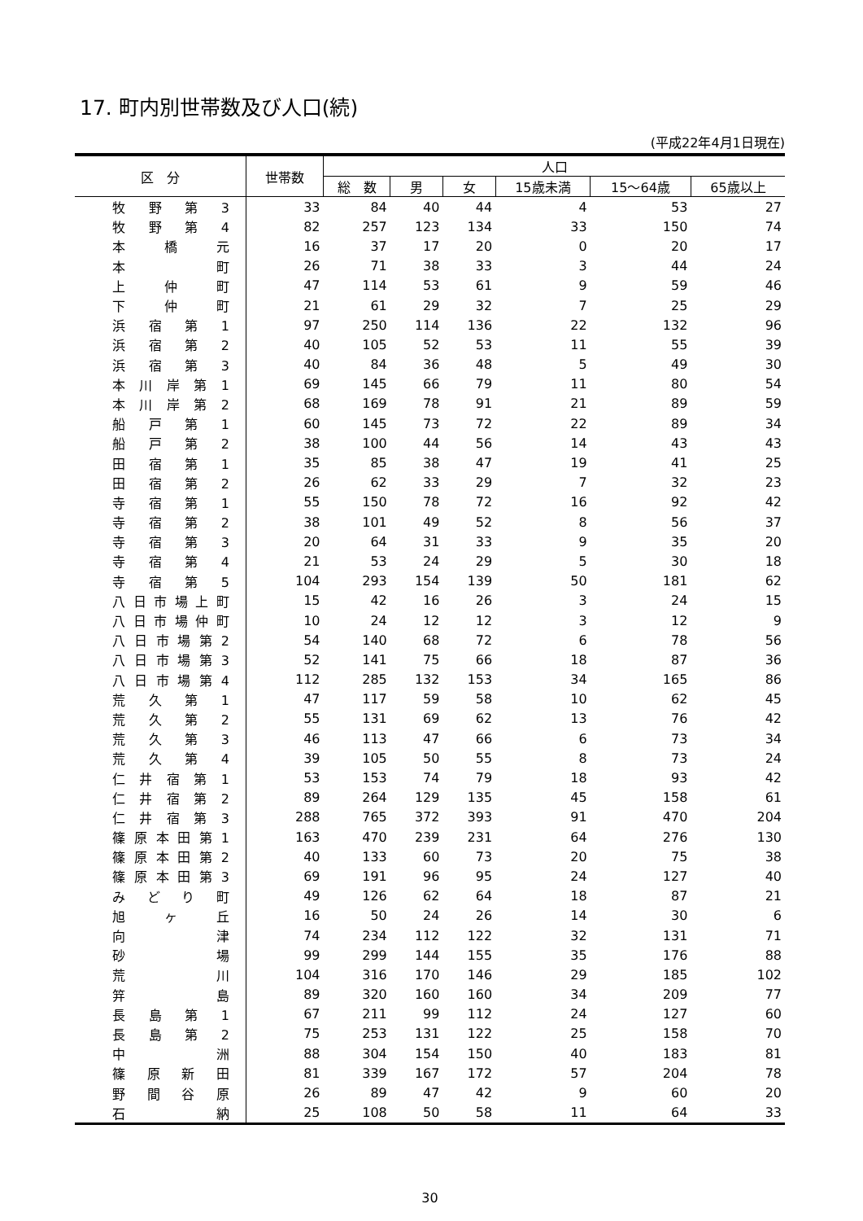17. 町内別世帯数及び人口(続)
(平成22年4月1日現在)
| 区 分 | 世帯数 | 人口 | | | | | |
| --- | --- | --- | --- | --- | --- | --- | --- |
| | | 総 数 | 男 | 女 | 15歳未満 | 15～64歳 | 65歳以上 |
| 牧 野 第 3 | 33 | 84 | 40 | 44 | 4 | 53 | 27 |
| 牧 野 第 4 | 82 | 257 | 123 | 134 | 33 | 150 | 74 |
| 本 橋 元 | 16 | 37 | 17 | 20 | 0 | 20 | 17 |
| 本 町 | 26 | 71 | 38 | 33 | 3 | 44 | 24 |
| 上 仲 町 | 47 | 114 | 53 | 61 | 9 | 59 | 46 |
| 下 仲 町 | 21 | 61 | 29 | 32 | 7 | 25 | 29 |
| 浜 宿 第 1 | 97 | 250 | 114 | 136 | 22 | 132 | 96 |
| 浜 宿 第 2 | 40 | 105 | 52 | 53 | 11 | 55 | 39 |
| 浜 宿 第 3 | 40 | 84 | 36 | 48 | 5 | 49 | 30 |
| 本 川 岸 第 1 | 69 | 145 | 66 | 79 | 11 | 80 | 54 |
| 本 川 岸 第 2 | 68 | 169 | 78 | 91 | 21 | 89 | 59 |
| 船 戸 第 1 | 60 | 145 | 73 | 72 | 22 | 89 | 34 |
| 船 戸 第 2 | 38 | 100 | 44 | 56 | 14 | 43 | 43 |
| 田 宿 第 1 | 35 | 85 | 38 | 47 | 19 | 41 | 25 |
| 田 宿 第 2 | 26 | 62 | 33 | 29 | 7 | 32 | 23 |
| 寺 宿 第 1 | 55 | 150 | 78 | 72 | 16 | 92 | 42 |
| 寺 宿 第 2 | 38 | 101 | 49 | 52 | 8 | 56 | 37 |
| 寺 宿 第 3 | 20 | 64 | 31 | 33 | 9 | 35 | 20 |
| 寺 宿 第 4 | 21 | 53 | 24 | 29 | 5 | 30 | 18 |
| 寺 宿 第 5 | 104 | 293 | 154 | 139 | 50 | 181 | 62 |
| 八 日 市 場 上 町 | 15 | 42 | 16 | 26 | 3 | 24 | 15 |
| 八 日 市 場 仲 町 | 10 | 24 | 12 | 12 | 3 | 12 | 9 |
| 八 日 市 場 第 2 | 54 | 140 | 68 | 72 | 6 | 78 | 56 |
| 八 日 市 場 第 3 | 52 | 141 | 75 | 66 | 18 | 87 | 36 |
| 八 日 市 場 第 4 | 112 | 285 | 132 | 153 | 34 | 165 | 86 |
| 荒 久 第 1 | 47 | 117 | 59 | 58 | 10 | 62 | 45 |
| 荒 久 第 2 | 55 | 131 | 69 | 62 | 13 | 76 | 42 |
| 荒 久 第 3 | 46 | 113 | 47 | 66 | 6 | 73 | 34 |
| 荒 久 第 4 | 39 | 105 | 50 | 55 | 8 | 73 | 24 |
| 仁 井 宿 第 1 | 53 | 153 | 74 | 79 | 18 | 93 | 42 |
| 仁 井 宿 第 2 | 89 | 264 | 129 | 135 | 45 | 158 | 61 |
| 仁 井 宿 第 3 | 288 | 765 | 372 | 393 | 91 | 470 | 204 |
| 篠 原 本 田 第 1 | 163 | 470 | 239 | 231 | 64 | 276 | 130 |
| 篠 原 本 田 第 2 | 40 | 133 | 60 | 73 | 20 | 75 | 38 |
| 篠 原 本 田 第 3 | 69 | 191 | 96 | 95 | 24 | 127 | 40 |
| み ど り 町 | 49 | 126 | 62 | 64 | 18 | 87 | 21 |
| 旭 ヶ 丘 | 16 | 50 | 24 | 26 | 14 | 30 | 6 |
| 向 津 | 74 | 234 | 112 | 122 | 32 | 131 | 71 |
| 砂 場 | 99 | 299 | 144 | 155 | 35 | 176 | 88 |
| 荒 川 | 104 | 316 | 170 | 146 | 29 | 185 | 102 |
| 笄 島 | 89 | 320 | 160 | 160 | 34 | 209 | 77 |
| 長 島 第 1 | 67 | 211 | 99 | 112 | 24 | 127 | 60 |
| 長 島 第 2 | 75 | 253 | 131 | 122 | 25 | 158 | 70 |
| 中 洲 | 88 | 304 | 154 | 150 | 40 | 183 | 81 |
| 篠 原 新 田 | 81 | 339 | 167 | 172 | 57 | 204 | 78 |
| 野 間 谷 原 | 26 | 89 | 47 | 42 | 9 | 60 | 20 |
| 石 納 | 25 | 108 | 50 | 58 | 11 | 64 | 33 |
30